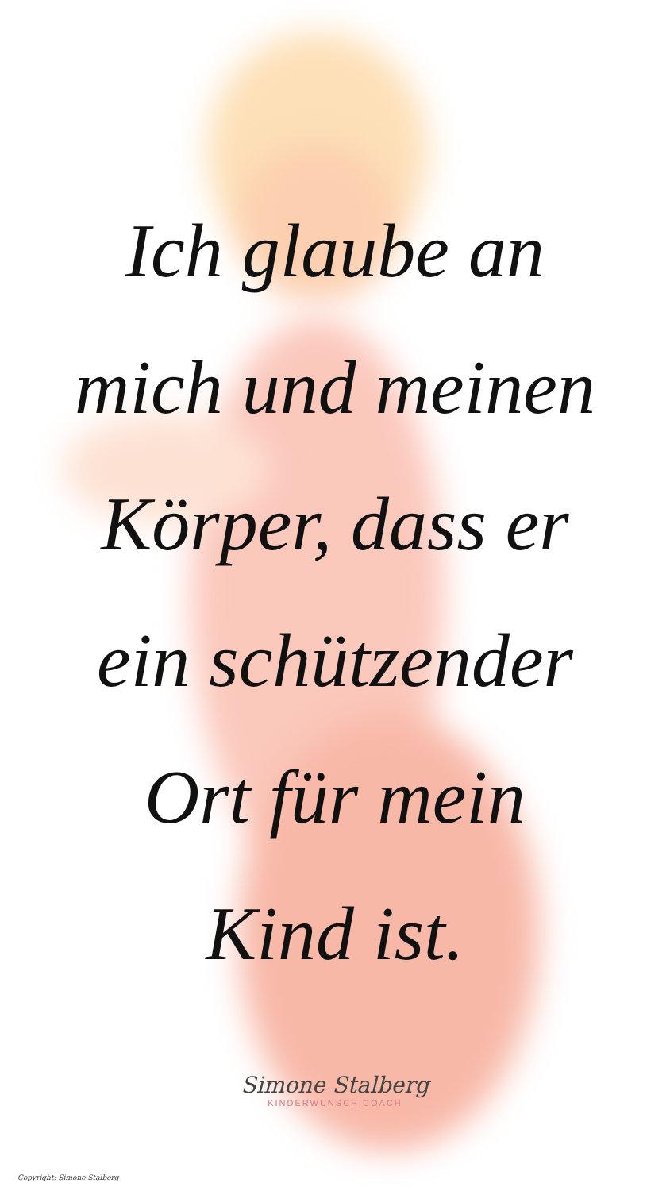Ich glaube an
mich und meinen
Körper, dass er
ein schützender
Ort für mein
Kind ist.
Simone Stalberg
KINDERWUNSCH COACH
Copyright: Simone Stalberg